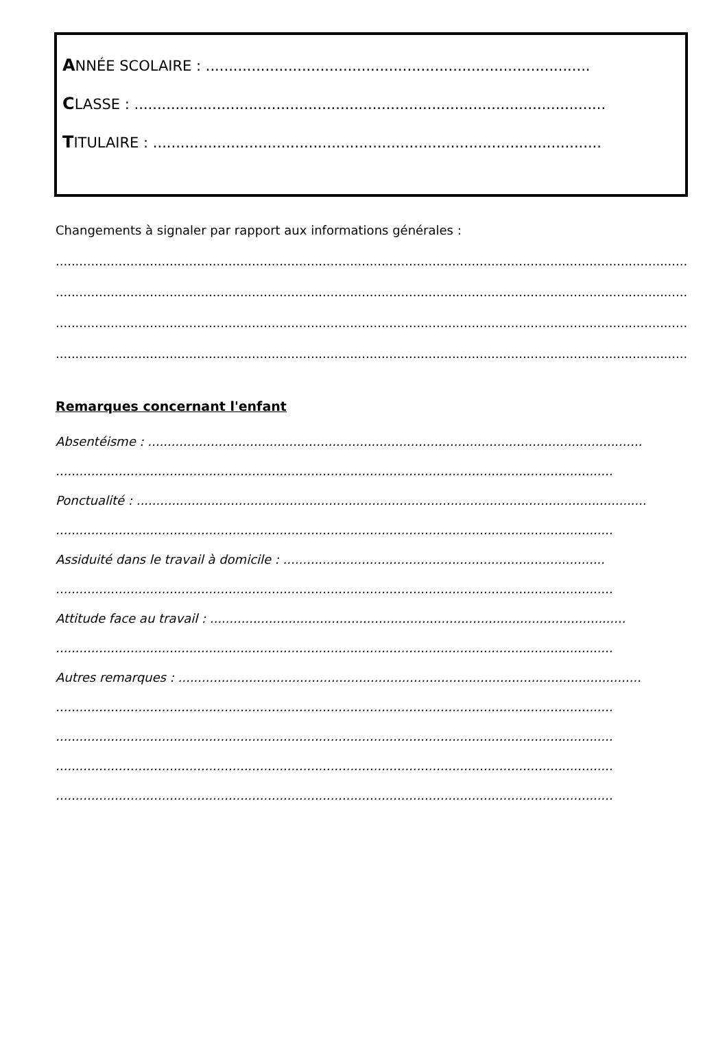ANNÉE SCOLAIRE : ....................................................................................
CLASSE : .......................................................................................................
TITULAIRE : ..................................................................................................
Changements à signaler par rapport aux informations générales :
..................................................................................................................................................................
..................................................................................................................................................................
..................................................................................................................................................................
..................................................................................................................................................................
Remarques concernant l'enfant
Absentéisme : ..............................................................................................................................
..............................................................................................................................................
Ponctualité : ..................................................................................................................................
..............................................................................................................................................
Assiduité dans le travail à domicile : ..................................................................................
..............................................................................................................................................
Attitude face au travail : ..........................................................................................................
..............................................................................................................................................
Autres remarques : ......................................................................................................................
..............................................................................................................................................
..............................................................................................................................................
..............................................................................................................................................
..............................................................................................................................................